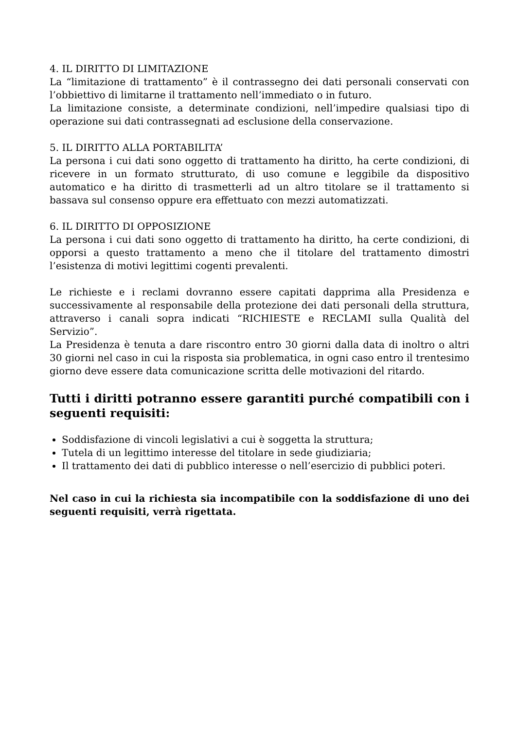4. IL DIRITTO DI LIMITAZIONE
La “limitazione di trattamento” è il contrassegno dei dati personali conservati con l’obbiettivo di limitarne il trattamento nell’immediato o in futuro.
La limitazione consiste, a determinate condizioni, nell’impedire qualsiasi tipo di operazione sui dati contrassegnati ad esclusione della conservazione.
5. IL DIRITTO ALLA PORTABILITA’
La persona i cui dati sono oggetto di trattamento ha diritto, ha certe condizioni, di ricevere in un formato strutturato, di uso comune e leggibile da dispositivo automatico e ha diritto di trasmetterli ad un altro titolare se il trattamento si bassava sul consenso oppure era effettuato con mezzi automatizzati.
6. IL DIRITTO DI OPPOSIZIONE
La persona i cui dati sono oggetto di trattamento ha diritto, ha certe condizioni, di opporsi a questo trattamento a meno che il titolare del trattamento dimostri l’esistenza di motivi legittimi cogenti prevalenti.
Le richieste e i reclami dovranno essere capitati dapprima alla Presidenza e successivamente al responsabile della protezione dei dati personali della struttura, attraverso i canali sopra indicati “RICHIESTE e RECLAMI sulla Qualità del Servizio”.
La Presidenza è tenuta a dare riscontro entro 30 giorni dalla data di inoltro o altri 30 giorni nel caso in cui la risposta sia problematica, in ogni caso entro il trentesimo giorno deve essere data comunicazione scritta delle motivazioni del ritardo.
Tutti i diritti potranno essere garantiti purché compatibili con i seguenti requisiti:
Soddisfazione di vincoli legislativi a cui è soggetta la struttura;
Tutela di un legittimo interesse del titolare in sede giudiziaria;
Il trattamento dei dati di pubblico interesse o nell’esercizio di pubblici poteri.
Nel caso in cui la richiesta sia incompatibile con la soddisfazione di uno dei seguenti requisiti, verrà rigettata.